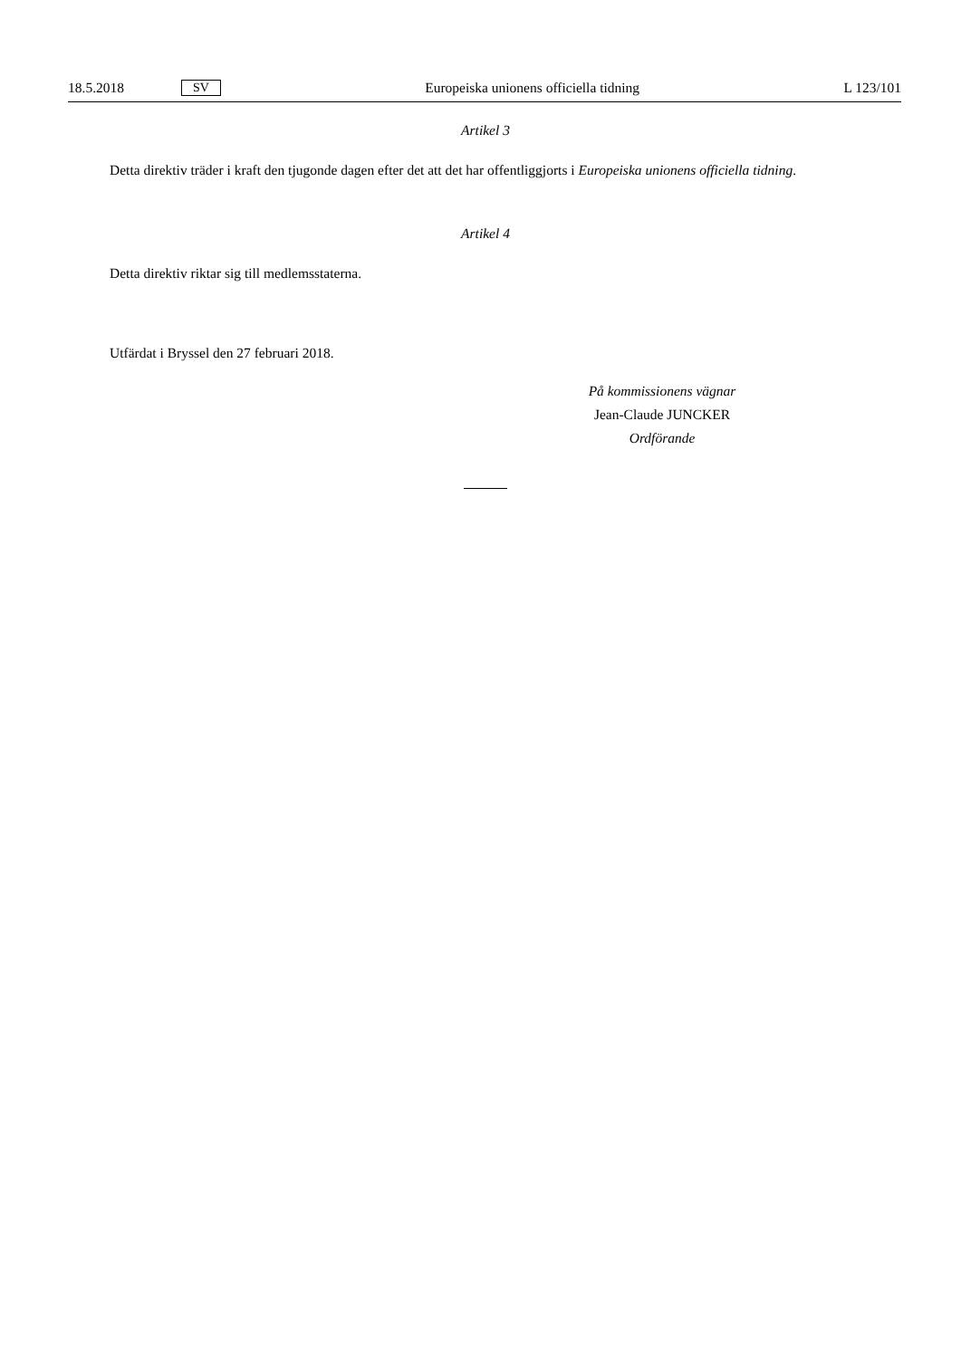18.5.2018 SV Europeiska unionens officiella tidning L 123/101
Artikel 3
Detta direktiv träder i kraft den tjugonde dagen efter det att det har offentliggjorts i Europeiska unionens officiella tidning.
Artikel 4
Detta direktiv riktar sig till medlemsstaterna.
Utfärdat i Bryssel den 27 februari 2018.
På kommissionens vägnar
Jean-Claude JUNCKER
Ordförande